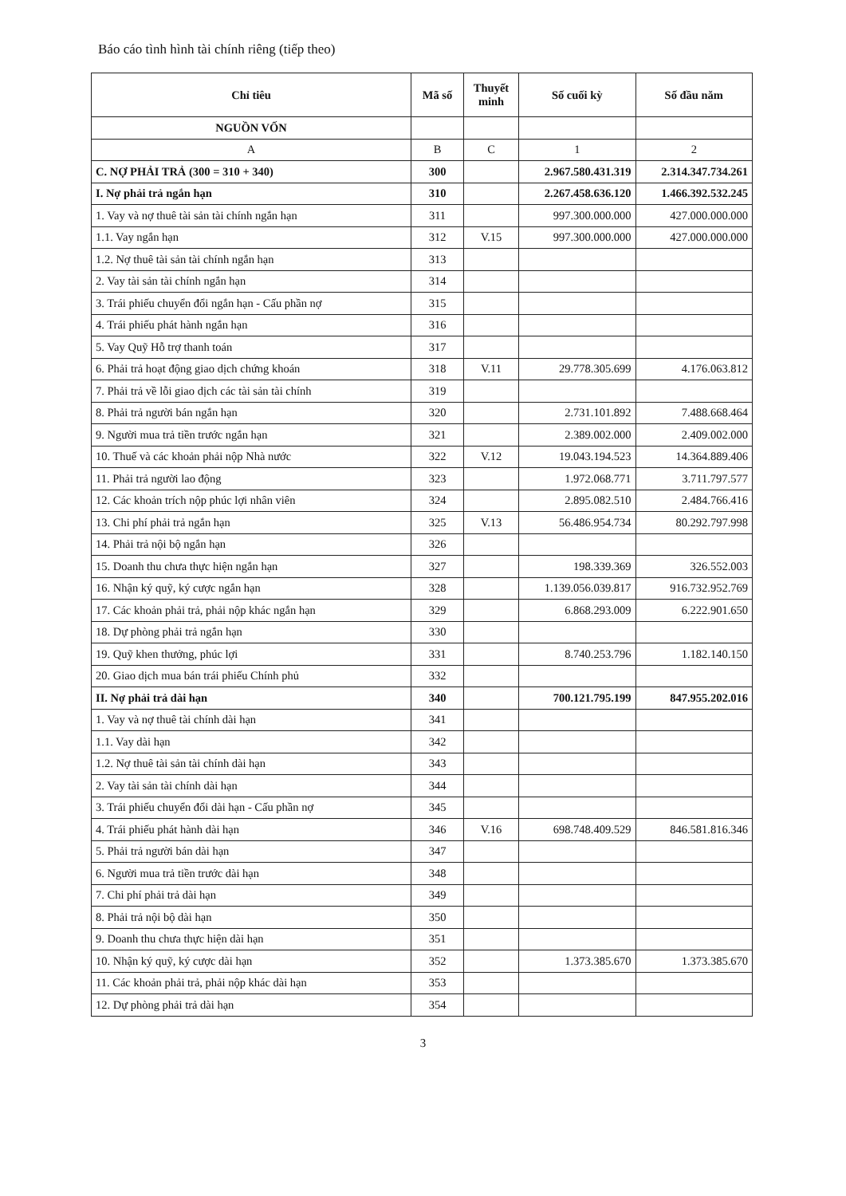Báo cáo tình hình tài chính riêng (tiếp theo)
| Chỉ tiêu | Mã số | Thuyết minh | Số cuối kỳ | Số đầu năm |
| --- | --- | --- | --- | --- |
| NGUỒN VỐN | | | | |
| A | B | C | 1 | 2 |
| C. NỢ PHẢI TRẢ (300 = 310 + 340) | 300 | | 2.967.580.431.319 | 2.314.347.734.261 |
| I. Nợ phải trả ngắn hạn | 310 | | 2.267.458.636.120 | 1.466.392.532.245 |
| 1. Vay và nợ thuê tài sản tài chính ngắn hạn | 311 | | 997.300.000.000 | 427.000.000.000 |
| 1.1. Vay ngắn hạn | 312 | V.15 | 997.300.000.000 | 427.000.000.000 |
| 1.2. Nợ thuê tài sản tài chính ngắn hạn | 313 | | | |
| 2. Vay tài sản tài chính ngắn hạn | 314 | | | |
| 3. Trái phiếu chuyển đổi ngắn hạn - Cấu phần nợ | 315 | | | |
| 4. Trái phiếu phát hành ngắn hạn | 316 | | | |
| 5. Vay Quỹ Hỗ trợ thanh toán | 317 | | | |
| 6. Phải trả hoạt động giao dịch chứng khoán | 318 | V.11 | 29.778.305.699 | 4.176.063.812 |
| 7. Phải trả về lỗi giao dịch các tài sản tài chính | 319 | | | |
| 8. Phải trả người bán ngắn hạn | 320 | | 2.731.101.892 | 7.488.668.464 |
| 9. Người mua trả tiền trước ngắn hạn | 321 | | 2.389.002.000 | 2.409.002.000 |
| 10. Thuế và các khoản phải nộp Nhà nước | 322 | V.12 | 19.043.194.523 | 14.364.889.406 |
| 11. Phải trả người lao động | 323 | | 1.972.068.771 | 3.711.797.577 |
| 12. Các khoản trích nộp phúc lợi nhân viên | 324 | | 2.895.082.510 | 2.484.766.416 |
| 13. Chi phí phải trả ngắn hạn | 325 | V.13 | 56.486.954.734 | 80.292.797.998 |
| 14. Phải trả nội bộ ngắn hạn | 326 | | | |
| 15. Doanh thu chưa thực hiện ngắn hạn | 327 | | 198.339.369 | 326.552.003 |
| 16. Nhận ký quỹ, ký cược ngắn hạn | 328 | | 1.139.056.039.817 | 916.732.952.769 |
| 17. Các khoản phải trả, phải nộp khác ngắn hạn | 329 | | 6.868.293.009 | 6.222.901.650 |
| 18. Dự phòng phải trả ngắn hạn | 330 | | | |
| 19. Quỹ khen thưởng, phúc lợi | 331 | | 8.740.253.796 | 1.182.140.150 |
| 20. Giao dịch mua bán trái phiếu Chính phủ | 332 | | | |
| II. Nợ phải trả dài hạn | 340 | | 700.121.795.199 | 847.955.202.016 |
| 1. Vay và nợ thuê tài chính dài hạn | 341 | | | |
| 1.1. Vay dài hạn | 342 | | | |
| 1.2. Nợ thuê tài sản tài chính dài hạn | 343 | | | |
| 2. Vay tài sản tài chính dài hạn | 344 | | | |
| 3. Trái phiếu chuyển đổi dài hạn - Cấu phần nợ | 345 | | | |
| 4. Trái phiếu phát hành dài hạn | 346 | V.16 | 698.748.409.529 | 846.581.816.346 |
| 5. Phải trả người bán dài hạn | 347 | | | |
| 6. Người mua trả tiền trước dài hạn | 348 | | | |
| 7. Chi phí phải trả dài hạn | 349 | | | |
| 8. Phải trả nội bộ dài hạn | 350 | | | |
| 9. Doanh thu chưa thực hiện dài hạn | 351 | | | |
| 10. Nhận ký quỹ, ký cược dài hạn | 352 | | 1.373.385.670 | 1.373.385.670 |
| 11. Các khoản phải trả, phải nộp khác dài hạn | 353 | | | |
| 12. Dự phòng phải trả dài hạn | 354 | | | |
3